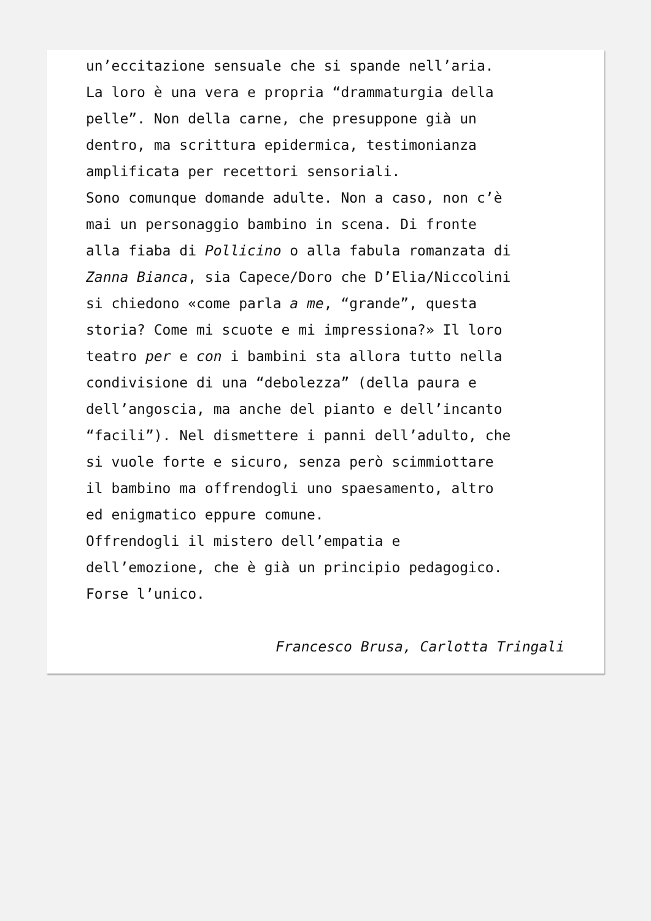un’eccitazione sensuale che si spande nell’aria.
La loro è una vera e propria “drammaturgia della
pelle”. Non della carne, che presuppone già un
dentro, ma scrittura epidermica, testimonianza
amplificata per recettori sensoriali.
Sono comunque domande adulte. Non a caso, non c’è
mai un personaggio bambino in scena. Di fronte
alla fiaba di Pollicino o alla fabula romanzata di
Zanna Bianca, sia Capece/Doro che D’Elia/Niccolini
si chiedono «come parla a me, “grande”, questa
storia? Come mi scuote e mi impressiona?» Il loro
teatro per e con i bambini sta allora tutto nella
condivisione di una “debolezza” (della paura e
dell’angoscia, ma anche del pianto e dell’incanto
“facili”). Nel dismettere i panni dell’adulto, che
si vuole forte e sicuro, senza però scimmiottare
il bambino ma offrendogli uno spaesamento, altro
ed enigmatico eppure comune.
Offrendogli il mistero dell’empatia e
dell’emozione, che è già un principio pedagogico.
Forse l’unico.
Francesco Brusa, Carlotta Tringali